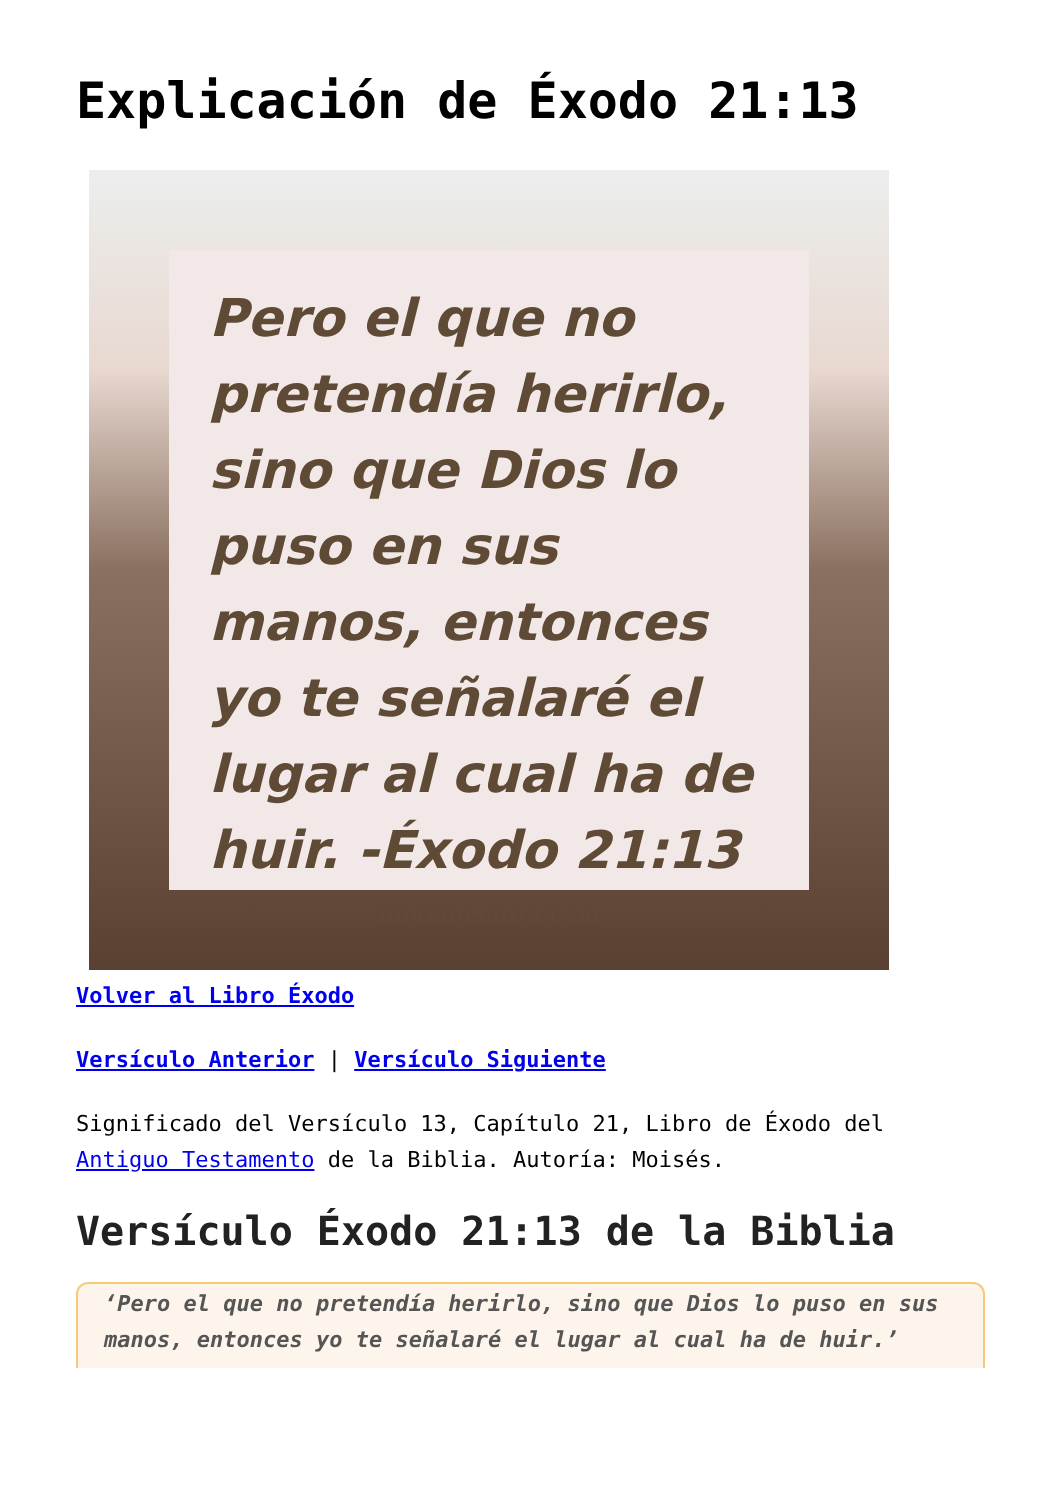Explicación de Éxodo 21:13
Pero el que no pretendía herirlo, sino que Dios lo puso en sus manos, entonces yo te señalaré el lugar al cual ha de huir. -Éxodo 21:13
bibliabendita.com
Volver al Libro Éxodo
Versículo Anterior | Versículo Siguiente
Significado del Versículo 13, Capítulo 21, Libro de Éxodo del Antiguo Testamento de la Biblia. Autoría: Moisés.
Versículo Éxodo 21:13 de la Biblia
‘Pero el que no pretendía herirlo, sino que Dios lo puso en sus manos, entonces yo te señalaré el lugar al cual ha de huir.’